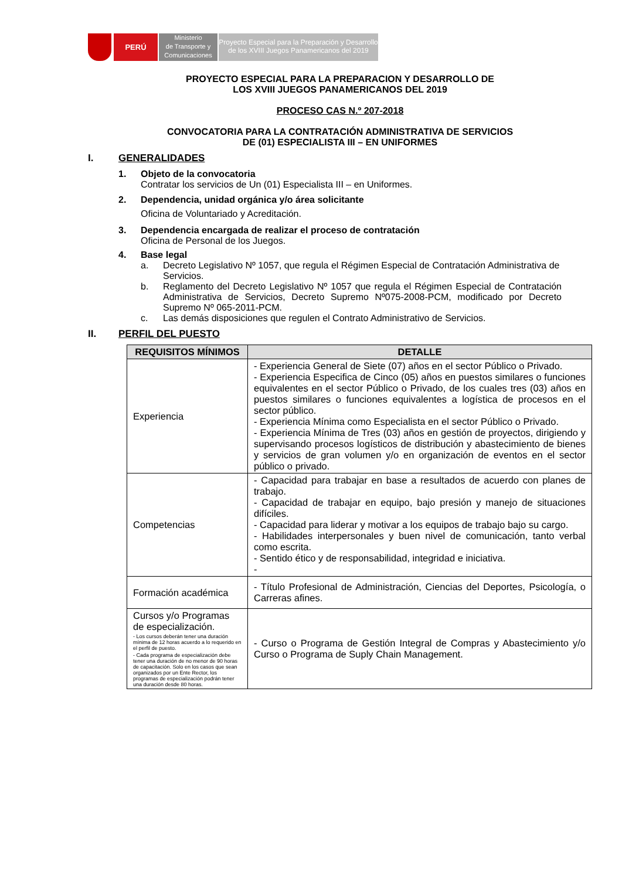PERÚ
Ministerio
de Transporte y
Comunicaciones
Proyecto Especial para la Preparación y Desarrollo
de los XVIII Juegos Panamericanos del 2019
PROYECTO ESPECIAL PARA LA PREPARACION Y DESARROLLO DE
LOS XVIII JUEGOS PANAMERICANOS DEL 2019
PROCESO CAS N.º 207-2018
CONVOCATORIA PARA LA CONTRATACIÓN ADMINISTRATIVA DE SERVICIOS
DE (01) ESPECIALISTA III – EN UNIFORMES
I. GENERALIDADES
1. Objeto de la convocatoria
Contratar los servicios de Un (01) Especialista III – en Uniformes.
2. Dependencia, unidad orgánica y/o área solicitante
Oficina de Voluntariado y Acreditación.
3. Dependencia encargada de realizar el proceso de contratación
Oficina de Personal de los Juegos.
4. Base legal
a. Decreto Legislativo Nº 1057, que regula el Régimen Especial de Contratación Administrativa de Servicios.
b. Reglamento del Decreto Legislativo Nº 1057 que regula el Régimen Especial de Contratación Administrativa de Servicios, Decreto Supremo Nº075-2008-PCM, modificado por Decreto Supremo Nº 065-2011-PCM.
c. Las demás disposiciones que regulen el Contrato Administrativo de Servicios.
II. PERFIL DEL PUESTO
| REQUISITOS MÍNIMOS | DETALLE |
| --- | --- |
| Experiencia | - Experiencia General de Siete (07) años en el sector Público o Privado. - Experiencia Especifica de Cinco (05) años en puestos similares o funciones equivalentes en el sector Público o Privado, de los cuales tres (03) años en puestos similares o funciones equivalentes a logística de procesos en el sector público. - Experiencia Mínima como Especialista en el sector Público o Privado. - Experiencia Mínima de Tres (03) años en gestión de proyectos, dirigiendo y supervisando procesos logísticos de distribución y abastecimiento de bienes y servicios de gran volumen y/o en organización de eventos en el sector público o privado. |
| Competencias | - Capacidad para trabajar en base a resultados de acuerdo con planes de trabajo. - Capacidad de trabajar en equipo, bajo presión y manejo de situaciones difíciles. - Capacidad para liderar y motivar a los equipos de trabajo bajo su cargo. - Habilidades interpersonales y buen nivel de comunicación, tanto verbal como escrita. - Sentido ético y de responsabilidad, integridad e iniciativa. - |
| Formación académica | - Título Profesional de Administración, Ciencias del Deportes, Psicología, o Carreras afines. |
| Cursos y/o Programas de especialización. - Los cursos deberán tener una duración mínima de 12 horas acuerdo a lo requerido en el perfil de puesto. - Cada programa de especialización debe tener una duración de no menor de 90 horas de capacitación. Solo en los casos que sean organizados por un Ente Rector, los programas de especialización podrán tener una duración desde 80 horas. | - Curso o Programa de Gestión Integral de Compras y Abastecimiento y/o Curso o Programa de Suply Chain Management. |